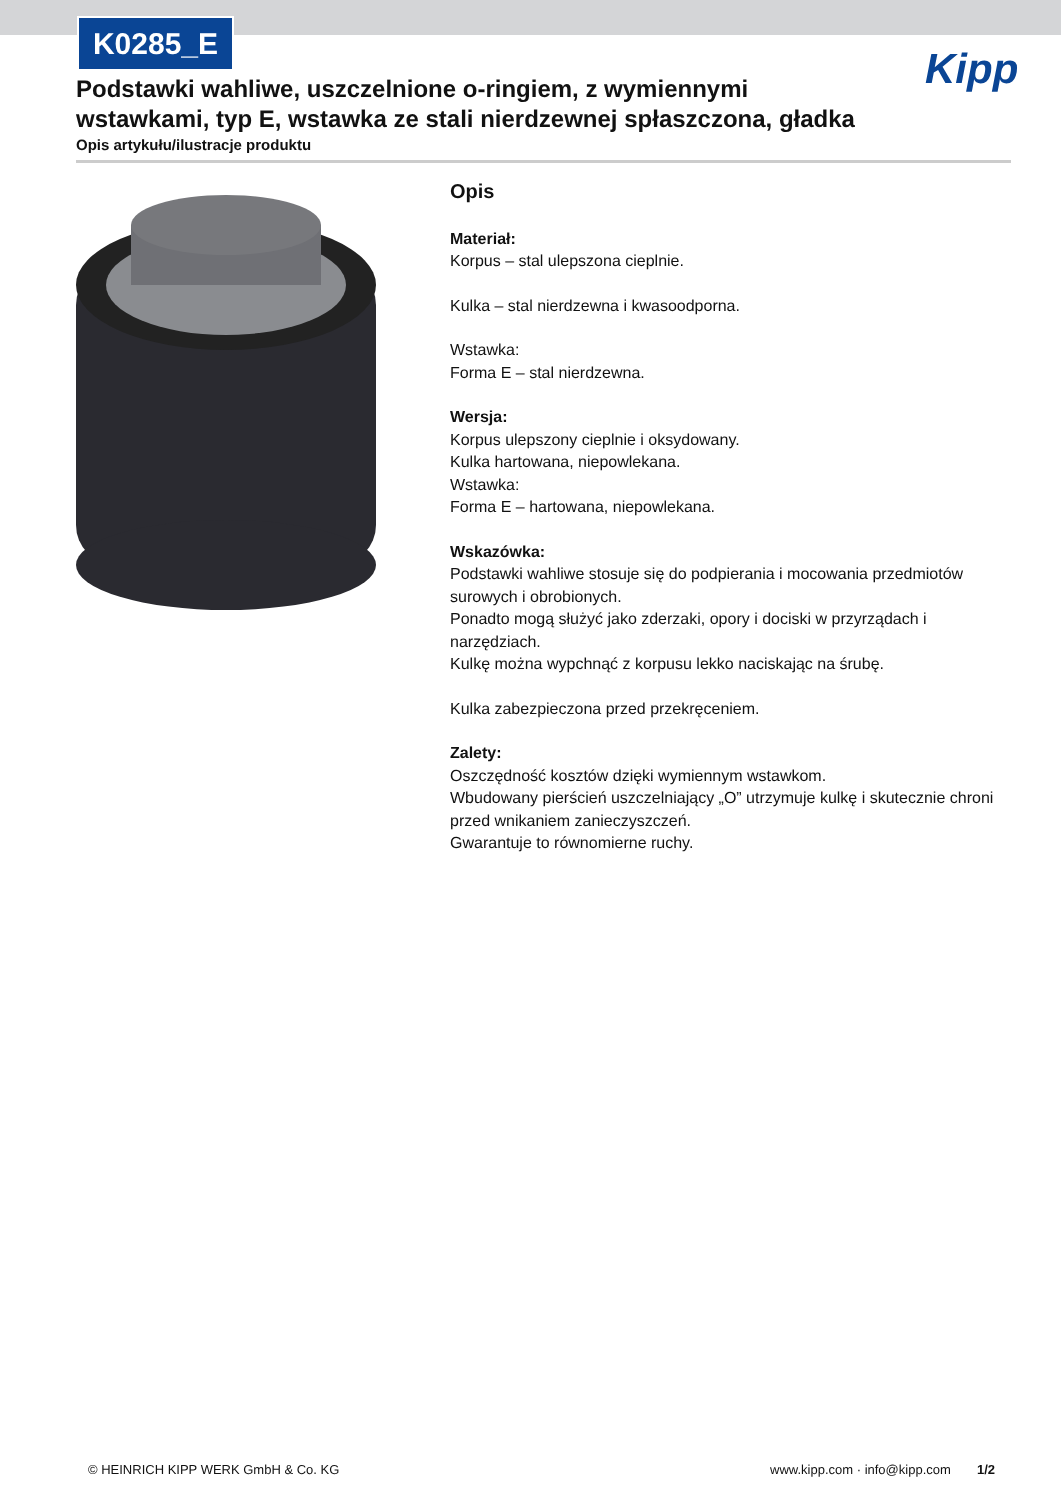K0285_E
Kipp
Podstawki wahliwe, uszczelnione o-ringiem, z wymiennymi wstawkami, typ E, wstawka ze stali nierdzewnej spłaszczona, gładka
Opis artykułu/ilustracje produktu
Opis
Materiał:
Korpus – stal ulepszona cieplnie.
Kulka – stal nierdzewna i kwasoodporna.
Wstawka:
Forma E – stal nierdzewna.
Wersja:
Korpus ulepszony cieplnie i oksydowany.
Kulka hartowana, niepowlekana.
Wstawka:
Forma E – hartowana, niepowlekana.
Wskazówka:
Podstawki wahliwe stosuje się do podpierania i mocowania przedmiotów surowych i obrobionych.
Ponadto mogą służyć jako zderzaki, opory i dociski w przyrządach i narzędziach.
Kulkę można wypchnąć z korpusu lekko naciskając na śrubę.
Kulka zabezpieczona przed przekręceniem.
Zalety:
Oszczędność kosztów dzięki wymiennym wstawkom.
Wbudowany pierścień uszczelniający „O” utrzymuje kulkę i skutecznie chroni przed wnikaniem zanieczyszczeń.
Gwarantuje to równomierne ruchy.
© HEINRICH KIPP WERK GmbH & Co. KG
www.kipp.com · info@kipp.com 1/2